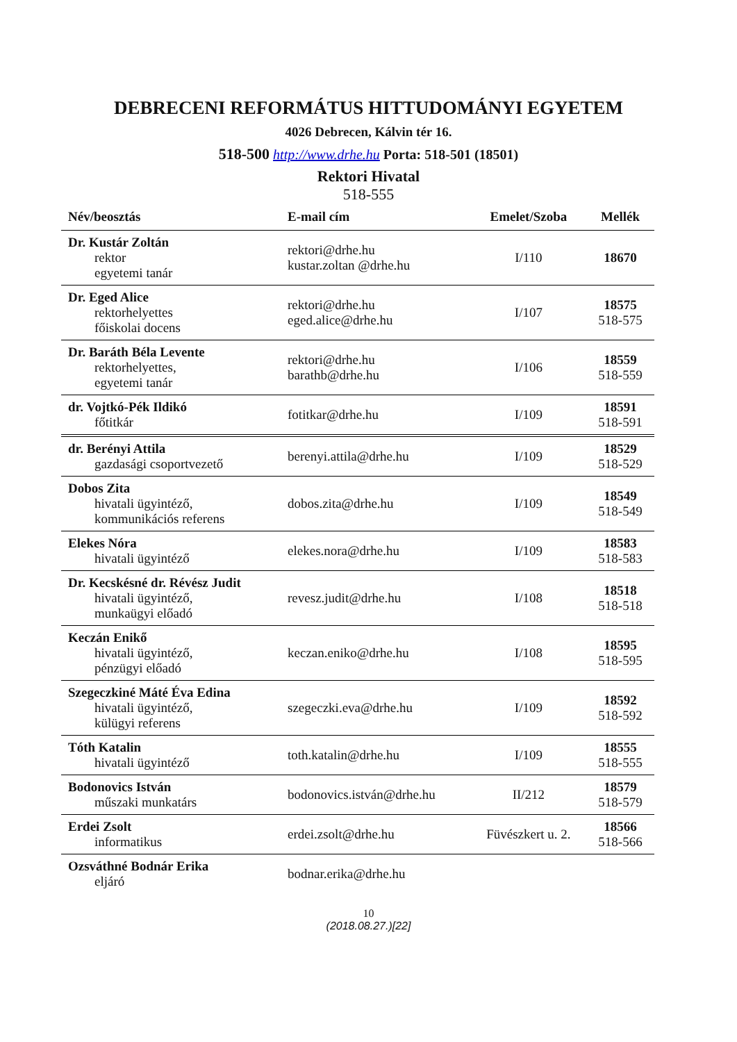DEBRECENI REFORMÁTUS HITTUDOMÁNYI EGYETEM
4026 Debrecen, Kálvin tér 16.
518-500 http://www.drhe.hu Porta: 518-501 (18501)
Rektori Hivatal
518-555
| Név/beosztás | E-mail cím | Emelet/Szoba | Mellék |
| --- | --- | --- | --- |
| Dr. Kustár Zoltán rektor egyetemi tanár | rektori@drhe.hu kustar.zoltan @drhe.hu | I/110 | 18670 |
| Dr. Eged Alice rektorhelyettes főiskolai docens | rektori@drhe.hu eged.alice@drhe.hu | I/107 | 18575 518-575 |
| Dr. Baráth Béla Levente rektorhelyettes, egyetemi tanár | rektori@drhe.hu barathb@drhe.hu | I/106 | 18559 518-559 |
| dr. Vojtkó-Pék Ildikó főtitkár | fotitkar@drhe.hu | I/109 | 18591 518-591 |
| dr. Berényi Attila gazdasági csoportvezető | berenyi.attila@drhe.hu | I/109 | 18529 518-529 |
| Dobos Zita hivatali ügyintéző, kommunikációs referens | dobos.zita@drhe.hu | I/109 | 18549 518-549 |
| Elekes Nóra hivatali ügyintéző | elekes.nora@drhe.hu | I/109 | 18583 518-583 |
| Dr. Kecskésné dr. Révész Judit hivatali ügyintéző, munkaügyi előadó | revesz.judit@drhe.hu | I/108 | 18518 518-518 |
| Keczán Enikő hivatali ügyintéző, pénzügyi előadó | keczan.eniko@drhe.hu | I/108 | 18595 518-595 |
| Szegeczkiné Máté Éva Edina hivatali ügyintéző, külügyi referens | szegeczki.eva@drhe.hu | I/109 | 18592 518-592 |
| Tóth Katalin hivatali ügyintéző | toth.katalin@drhe.hu | I/109 | 18555 518-555 |
| Bodonovics István műszaki munkatárs | bodonovics.istván@drhe.hu | II/212 | 18579 518-579 |
| Erdei Zsolt informatikus | erdei.zsolt@drhe.hu | Füvészkert u. 2. | 18566 518-566 |
| Ozsváthné Bodnár Erika eljáró | bodnar.erika@drhe.hu | | |
10
(2018.08.27.)[22]